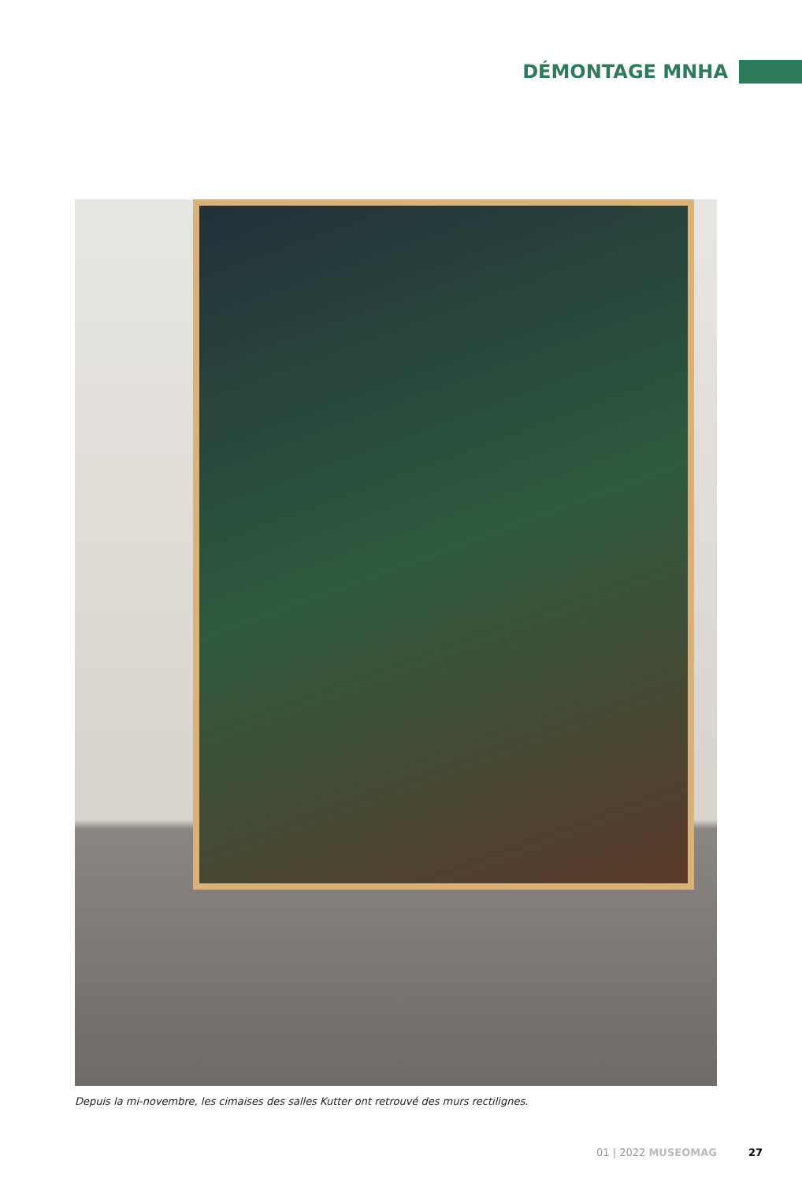DÉMONTAGE MNHA
Depuis la mi-novembre, les cimaises des salles Kutter ont retrouvé des murs rectilignes.
01 | 2022 MUSEOMAG 27